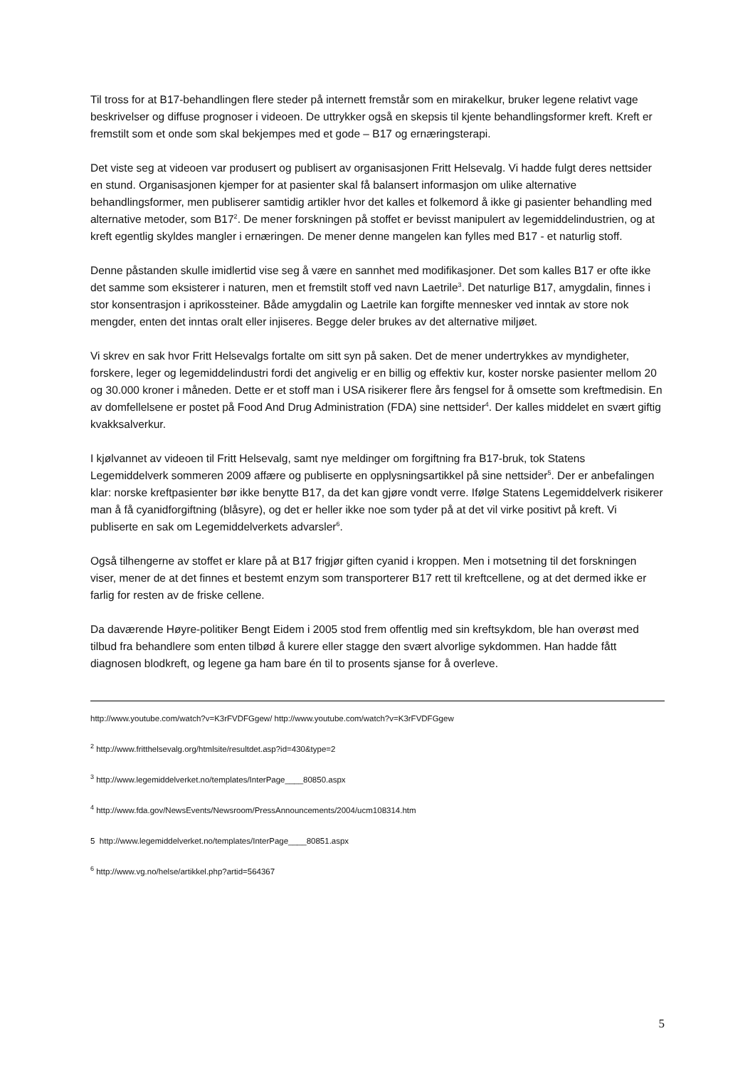Til tross for at B17-behandlingen flere steder på internett fremstår som en mirakelkur, bruker legene relativt vage beskrivelser og diffuse prognoser i videoen. De uttrykker også en skepsis til kjente behandlingsformer kreft. Kreft er fremstilt som et onde som skal bekjempes med et gode – B17 og ernæringsterapi.
Det viste seg at videoen var produsert og publisert av organisasjonen Fritt Helsevalg. Vi hadde fulgt deres nettsider en stund. Organisasjonen kjemper for at pasienter skal få balansert informasjon om ulike alternative behandlingsformer, men publiserer samtidig artikler hvor det kalles et folkemord å ikke gi pasienter behandling med alternative metoder, som B17<sup>2</sup>. De mener forskningen på stoffet er bevisst manipulert av legemiddelindustrien, og at kreft egentlig skyldes mangler i ernæringen. De mener denne mangelen kan fylles med B17 - et naturlig stoff.
Denne påstanden skulle imidlertid vise seg å være en sannhet med modifikasjoner. Det som kalles B17 er ofte ikke det samme som eksisterer i naturen, men et fremstilt stoff ved navn Laetrile<sup>3</sup>. Det naturlige B17, amygdalin, finnes i stor konsentrasjon i aprikossteiner. Både amygdalin og Laetrile kan forgifte mennesker ved inntak av store nok mengder, enten det inntas oralt eller injiseres. Begge deler brukes av det alternative miljøet.
Vi skrev en sak hvor Fritt Helsevalgs fortalte om sitt syn på saken. Det de mener undertrykkes av myndigheter, forskere, leger og legemiddelindustri fordi det angivelig er en billig og effektiv kur, koster norske pasienter mellom 20 og 30.000 kroner i måneden. Dette er et stoff man i USA risikerer flere års fengsel for å omsette som kreftmedisin. En av domfellelsene er postet på Food And Drug Administration (FDA) sine nettsider<sup>4</sup>. Der kalles middelet en svært giftig kvakksalverkur.
I kjølvannet av videoen til Fritt Helsevalg, samt nye meldinger om forgiftning fra B17-bruk, tok Statens Legemiddelverk sommeren 2009 affære og publiserte en opplysningsartikkel på sine nettsider<sup>5</sup>. Der er anbefalingen klar: norske kreftpasienter bør ikke benytte B17, da det kan gjøre vondt verre. Ifølge Statens Legemiddelverk risikerer man å få cyanidforgiftning (blåsyre), og det er heller ikke noe som tyder på at det vil virke positivt på kreft. Vi publiserte en sak om Legemiddelverkets advarsler<sup>6</sup>.
Også tilhengerne av stoffet er klare på at B17 frigjør giften cyanid i kroppen. Men i motsetning til det forskningen viser, mener de at det finnes et bestemt enzym som transporterer B17 rett til kreftcellene, og at det dermed ikke er farlig for resten av de friske cellene.
Da daværende Høyre-politiker Bengt Eidem i 2005 stod frem offentlig med sin kreftsykdom, ble han overøst med tilbud fra behandlere som enten tilbød å kurere eller stagge den svært alvorlige sykdommen. Han hadde fått diagnosen blodkreft, og legene ga ham bare én til to prosents sjanse for å overleve.
http://www.youtube.com/watch?v=K3rFVDFGgew/ http://www.youtube.com/watch?v=K3rFVDFGgew
<sup>2</sup> http://www.fritthelsevalg.org/htmlsite/resultdet.asp?id=430&type=2
<sup>3</sup> http://www.legemiddelverket.no/templates/InterPage____80850.aspx
<sup>4</sup> http://www.fda.gov/NewsEvents/Newsroom/PressAnnouncements/2004/ucm108314.htm
5 http://www.legemiddelverket.no/templates/InterPage____80851.aspx
<sup>6</sup> http://www.vg.no/helse/artikkel.php?artid=564367
5